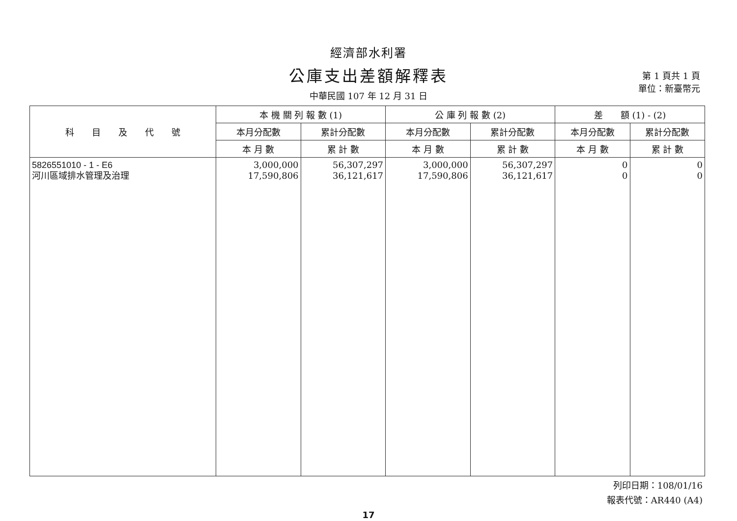經濟部水利署
公庫支出差額解釋表
中華民國 107 年 12 月 31 日
第 1 頁共 1 頁
單位：新臺幣元
| 科 目 及 代 號 | 本 機 關 列 報 數 (1) | | 公 庫 列 報 數 (2) | | 差 額 (1) - (2) | |
| --- | --- | --- | --- | --- | --- | --- |
| | 本月分配數 | 累計分配數 | 本月分配數 | 累計分配數 | 本月分配數 | 累計分配數 |
| | 本 月 數 | 累 計 數 | 本 月 數 | 累 計 數 | 本 月 數 | 累 計 數 |
| 5826551010 - 1 - E6 河川區域排水管理及治理 | 3,000,000 17,590,806 | 56,307,297 36,121,617 | 3,000,000 17,590,806 | 56,307,297 36,121,617 | 0 0 | 0 0 |
列印日期：108/01/16
報表代號：AR440 (A4)
17